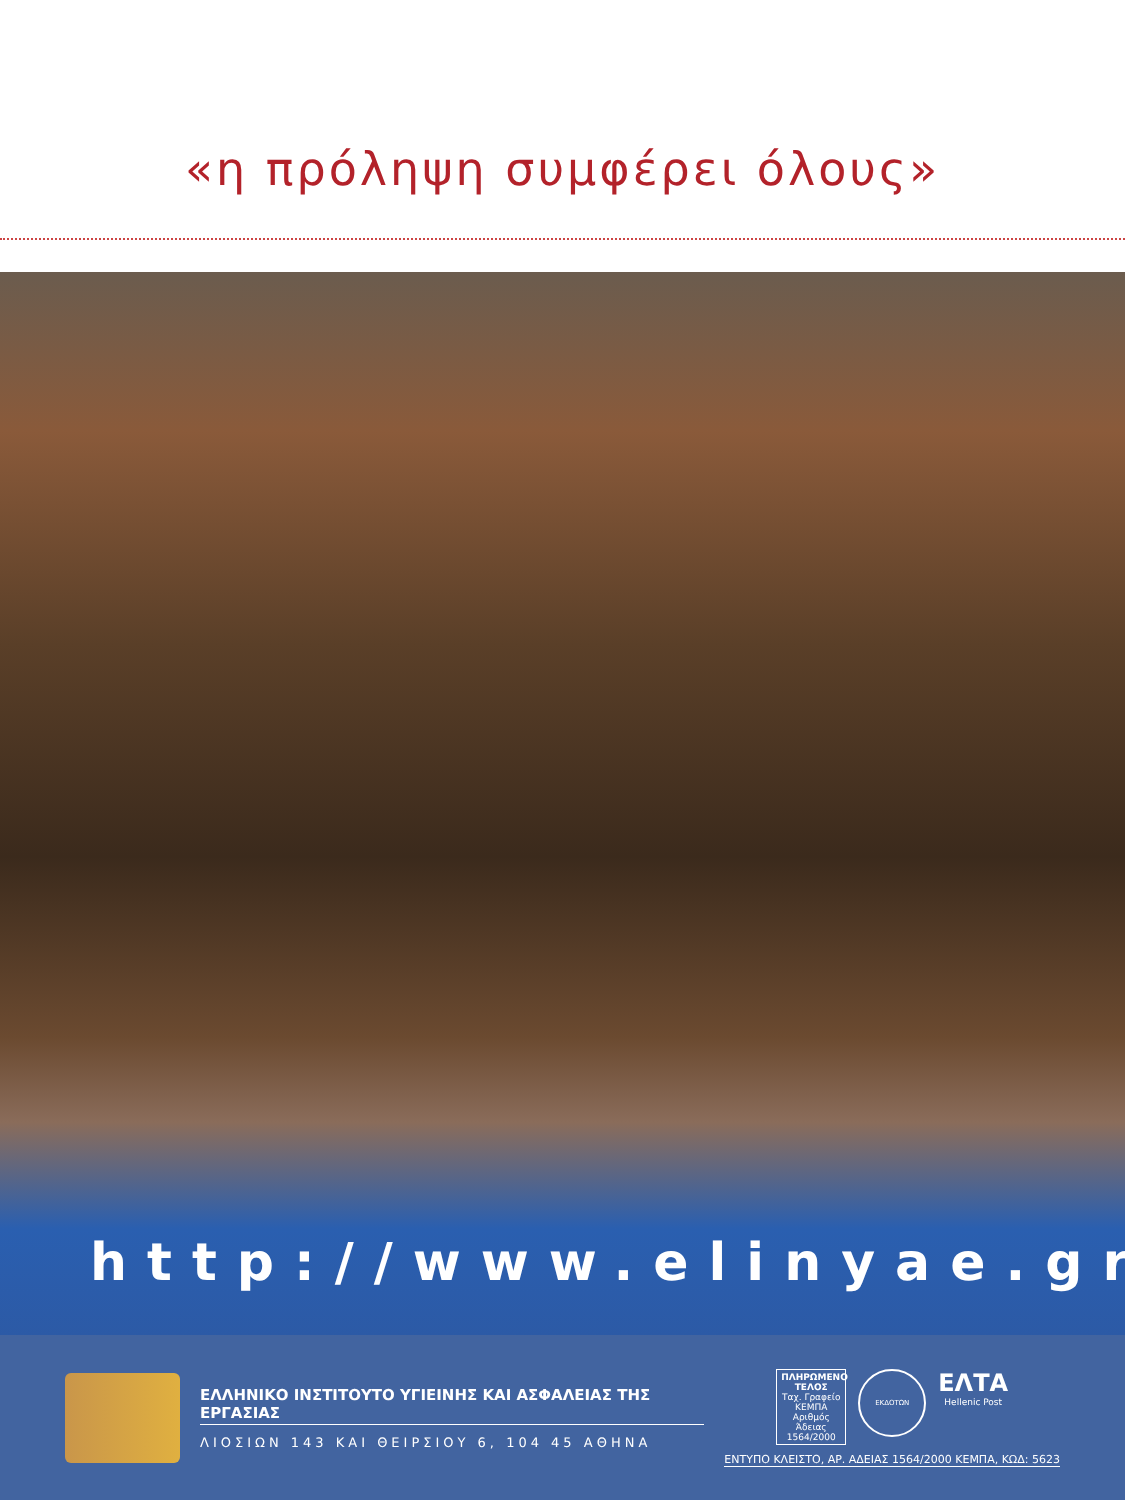«η πρόληψη συμφέρει όλους»
http://www.elinyae.gr
ΕΛΛΗΝΙΚΟ ΙΝΣΤΙΤΟΥΤΟ ΥΓΙΕΙΝΗΣ ΚΑΙ ΑΣΦΑΛΕΙΑΣ ΤΗΣ ΕΡΓΑΣΙΑΣ
ΛΙΟΣΙΩΝ 143 ΚΑΙ ΘΕΙΡΣΙΟΥ 6, 104 45 ΑΘΗΝΑ
ΠΛΗΡΩΜΕΝΟ ΤΕΛΟΣ
Ταχ. Γραφείο
ΚΕΜΠΑ
Αριθμός Άδειας
1564/2000
ΕΚΔΟΤΩΝ
ΕΛΤΑ
Hellenic Post
ΕΝΤΥΠΟ ΚΛΕΙΣΤΟ, ΑΡ. ΑΔΕΙΑΣ 1564/2000 ΚΕΜΠΑ, ΚΩΔ: 5623